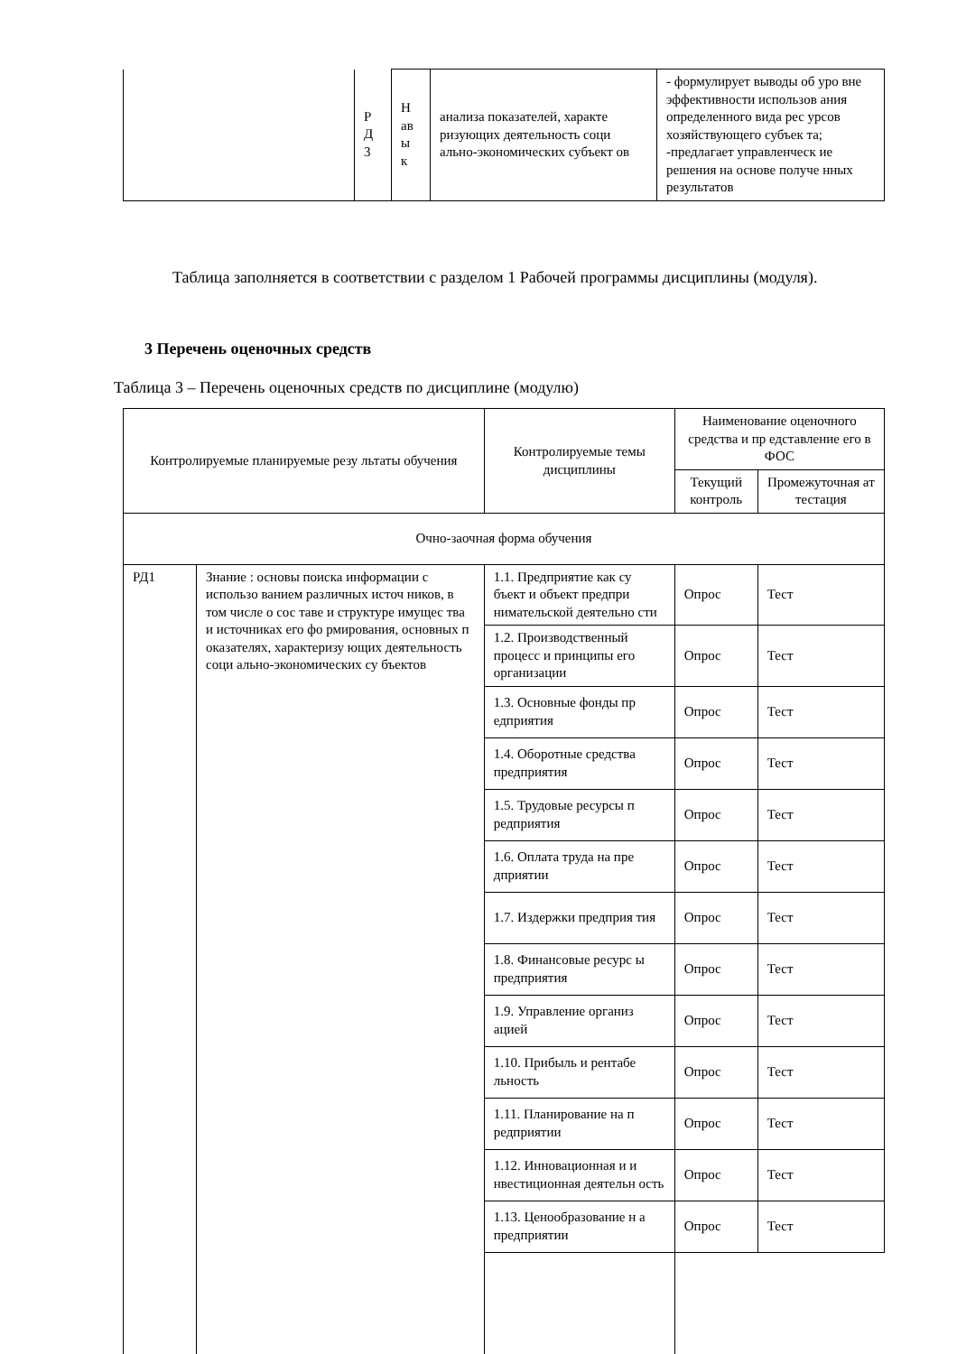| | Р Д 3 | Н ав ы к | анализа показателей, характе ризующих деятельность соци ально-экономических субъект ов | - формулирует выводы об уро вне эффективности использов ания определенного вида рес урсов хозяйствующего субъек та; -предлагает управленческ ие решения на основе получе нных результатов |
Таблица заполняется в соответствии с разделом 1 Рабочей программы дисциплины (модуля).
3 Перечень оценочных средств
Таблица 3 – Перечень оценочных средств по дисциплине (модулю)
| Контролируемые планируемые резу льтаты обучения | | Контролируемые темы дисциплины | Наименование оценочного средства и пр едставление его в ФОС | |
| --- | --- | --- | --- | --- |
| | | | Текущий контроль | Промежуточная ат тестация |
| Очно-заочная форма обучения | | | | |
| РД1 | Знание : основы поиска информации с использо ванием различных источ ников, в том числе о сос таве и структуре имущес тва и источниках его фо рмирования, основных п оказателях, характеризу ющих деятельность соци ально-экономических су бъектов | 1.1. Предприятие как су бъект и объект предпри нимательской деятельно сти | Опрос | Тест |
| | | 1.2. Производственный процесс и принципы его организации | Опрос | Тест |
| | | 1.3. Основные фонды пр едприятия | Опрос | Тест |
| | | 1.4. Оборотные средства предприятия | Опрос | Тест |
| | | 1.5. Трудовые ресурсы п редприятия | Опрос | Тест |
| | | 1.6. Оплата труда на пре дприятии | Опрос | Тест |
| | | 1.7. Издержки предприя тия | Опрос | Тест |
| | | 1.8. Финансовые ресурс ы предприятия | Опрос | Тест |
| | | 1.9. Управление организ ацией | Опрос | Тест |
| | | 1.10. Прибыль и рентабе льность | Опрос | Тест |
| | | 1.11. Планирование на п редприятии | Опрос | Тест |
| | | 1.12. Инновационная и и нвестиционная деятельн ость | Опрос | Тест |
| | | 1.13. Ценообразование н а предприятии | Опрос | Тест |